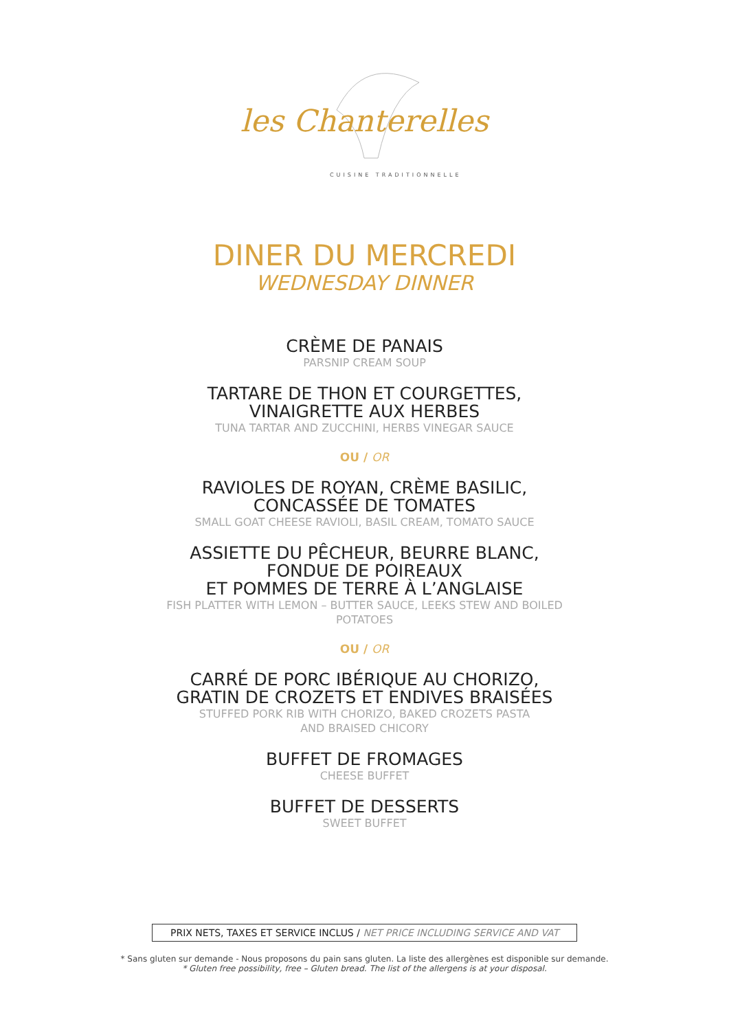les Chanterelles
CUISINE TRADITIONNELLE
DINER DU MERCREDI
WEDNESDAY DINNER
CRÈME DE PANAIS
PARSNIP CREAM SOUP
TARTARE DE THON ET COURGETTES,
VINAIGRETTE AUX HERBES
TUNA TARTAR AND ZUCCHINI, HERBS VINEGAR SAUCE
OU / OR
RAVIOLES DE ROYAN, CRÈME BASILIC,
CONCASSÉE DE TOMATES
SMALL GOAT CHEESE RAVIOLI, BASIL CREAM, TOMATO SAUCE
ASSIETTE DU PÊCHEUR, BEURRE BLANC,
FONDUE DE POIREAUX
ET POMMES DE TERRE À L’ANGLAISE
FISH PLATTER WITH LEMON – BUTTER SAUCE, LEEKS STEW AND BOILED
POTATOES
OU / OR
CARRÉ DE PORC IBÉRIQUE AU CHORIZO,
GRATIN DE CROZETS ET ENDIVES BRAISÉES
STUFFED PORK RIB WITH CHORIZO, BAKED CROZETS PASTA
AND BRAISED CHICORY
BUFFET DE FROMAGES
CHEESE BUFFET
BUFFET DE DESSERTS
SWEET BUFFET
PRIX NETS, TAXES ET SERVICE INCLUS / NET PRICE INCLUDING SERVICE AND VAT
* Sans gluten sur demande - Nous proposons du pain sans gluten. La liste des allergènes est disponible sur demande.
* Gluten free possibility, free – Gluten bread. The list of the allergens is at your disposal.